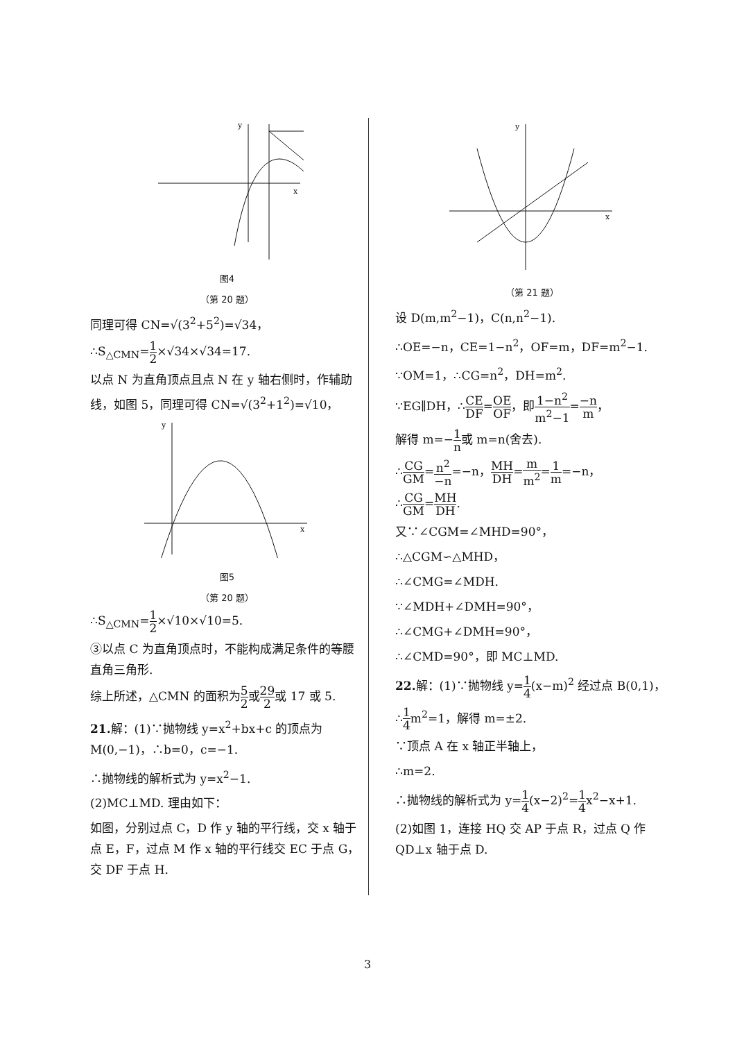y
x
图4
（第 20 题）
同理可得 CN=√(3<sup>2</sup>+5<sup>2</sup>)=√34，
∴S<sub>△CMN</sub>=1 2×√34×√34=17.
以点 N 为直角顶点且点 N 在 y 轴右侧时，作辅助线，如图 5，同理可得 CN=√(3<sup>2</sup>+1<sup>2</sup>)=√10，
y
x
图5
（第 20 题）
∴S<sub>△CMN</sub>=1 2×√10×√10=5.
③以点 C 为直角顶点时，不能构成满足条件的等腰直角三角形.
综上所述，△CMN 的面积为5 2或29 2或 17 或 5.
21. 解：(1)∵抛物线 y=x<sup>2</sup>+bx+c 的顶点为 M(0,−1)，∴b=0，c=−1.
∴抛物线的解析式为 y=x<sup>2</sup>−1.
(2)MC⊥MD. 理由如下：
如图，分别过点 C，D 作 y 轴的平行线，交 x 轴于点 E，F，过点 M 作 x 轴的平行线交 EC 于点 G，交 DF 于点 H.
y
x
（第 21 题）
设 D(m,m<sup>2</sup>−1)，C(n,n<sup>2</sup>−1).
∴OE=−n，CE=1−n<sup>2</sup>，OF=m，DF=m<sup>2</sup>−1.
∵OM=1，∴CG=n<sup>2</sup>，DH=m<sup>2</sup>.
∵EG∥DH，∴CE DF=OE OF，即1−n<sup>2</sup> m<sup>2</sup>−1=−n m，
解得 m=−1 n或 m=n(舍去).
∴CG GM=n<sup>2</sup> −n=−n，MH DH=m m<sup>2</sup>=1 m=−n，
∴CG GM=MH DH.
又∵∠CGM=∠MHD=90°，
∴△CGM∽△MHD，
∴∠CMG=∠MDH.
∵∠MDH+∠DMH=90°，
∴∠CMG+∠DMH=90°，
∴∠CMD=90°，即 MC⊥MD.
22. 解：(1)∵抛物线 y=1 4(x−m)<sup>2</sup> 经过点 B(0,1)，
∴1 4m<sup>2</sup>=1，解得 m=±2.
∵顶点 A 在 x 轴正半轴上，
∴m=2.
∴抛物线的解析式为 y=1 4(x−2)<sup>2</sup>=1 4x<sup>2</sup>−x+1.
(2)如图 1，连接 HQ 交 AP 于点 R，过点 Q 作 QD⊥x 轴于点 D.
3